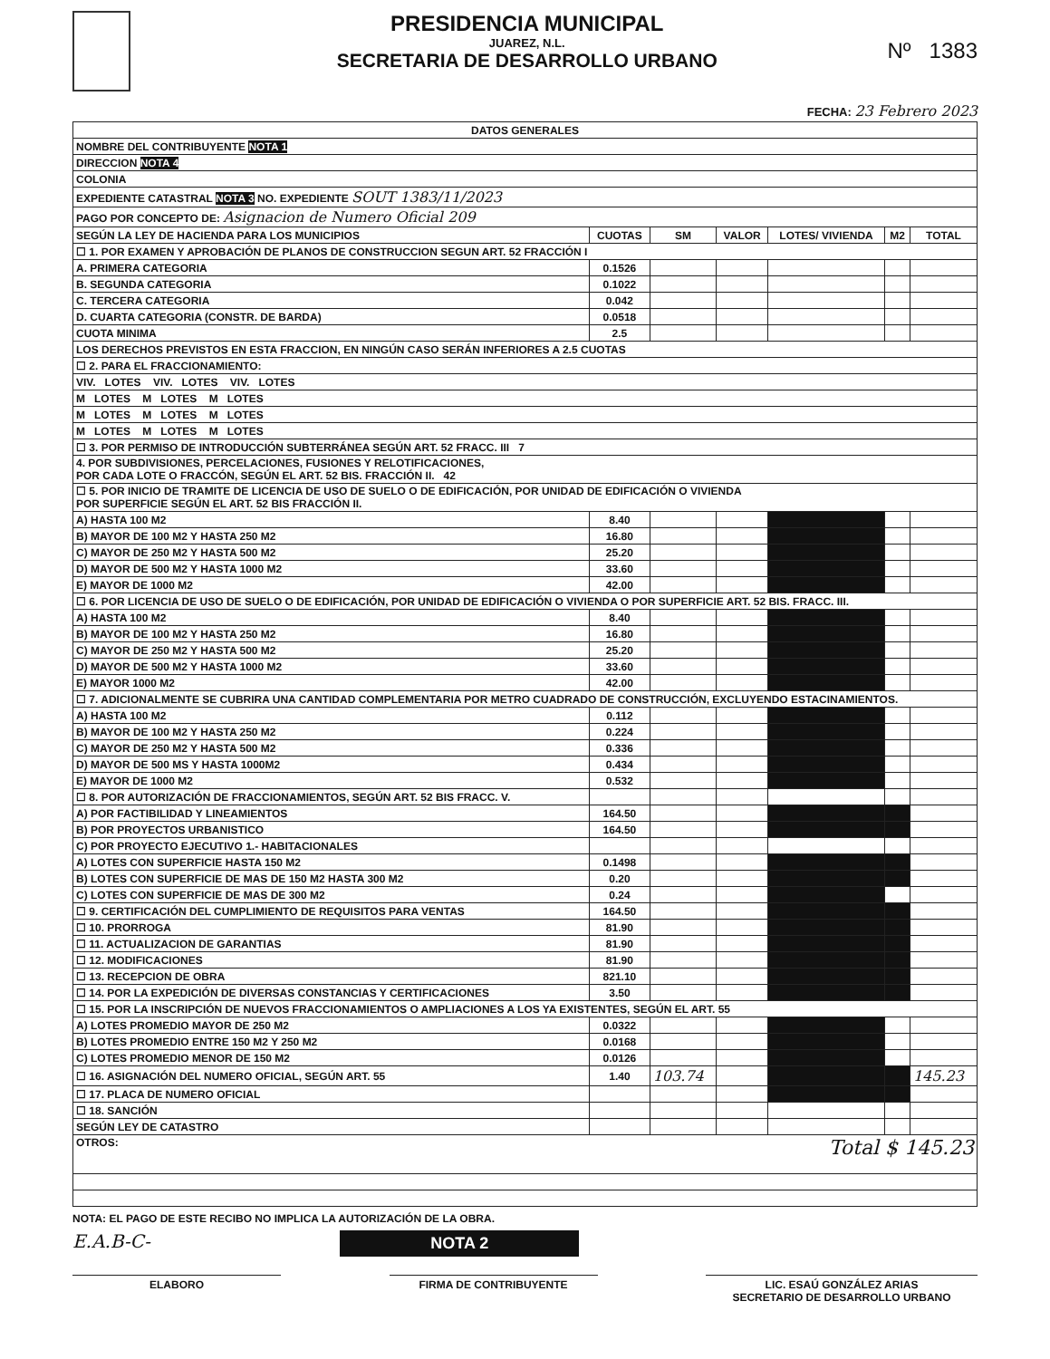PRESIDENCIA MUNICIPAL
JUAREZ, N.L.
SECRETARIA DE DESARROLLO URBANO
Nº 1383
FECHA: 23 Febrero 2023
| DATOS GENERALES | | | | | | |
| --- | --- | --- | --- | --- | --- | --- |
| NOMBRE DEL CONTRIBUYENTE NOTA 1 | | | | | | |
| DIRECCION NOTA 4 | | | | | | |
| COLONIA | | | | | | |
| EXPEDIENTE CATASTRAL NOTA 3 NO. EXPEDIENTE SOUT 1383/11/2023 | | | | | | |
| PAGO POR CONCEPTO DE: Asignacion de Numero Oficial 209 | | | | | | |
| SEGÚN LA LEY DE HACIENDA PARA LOS MUNICIPIOS | CUOTAS | SM | VALOR | LOTES/ VIVIENDA | M2 | TOTAL |
| ☐ 1. POR EXAMEN Y APROBACIÓN DE PLANOS DE CONSTRUCCION SEGUN ART. 52 FRACCIÓN I | | | | | | |
| A. PRIMERA CATEGORIA | 0.1526 | | | | | |
| B. SEGUNDA CATEGORIA | 0.1022 | | | | | |
| C. TERCERA CATEGORIA | 0.042 | | | | | |
| D. CUARTA CATEGORIA (CONSTR. DE BARDA) | 0.0518 | | | | | |
| CUOTA MINIMA | 2.5 | | | | | |
| LOS DERECHOS PREVISTOS EN ESTA FRACCION, EN NINGÚN CASO SERÁN INFERIORES A 2.5 CUOTAS | | | | | | |
| ☐ 2. PARA EL FRACCIONAMIENTO: | | | | | | |
| VIV. LOTES VIV. LOTES VIV. LOTES | | | | | | |
| M LOTES M LOTES M LOTES | | | | | | |
| M LOTES M LOTES M LOTES | | | | | | |
| M LOTES M LOTES M LOTES | | | | | | |
| ☐ 3. POR PERMISO DE INTRODUCCIÓN SUBTERRÁNEA SEGÚN ART. 52 FRACC. III 7 | | | | | | |
| 4. POR SUBDIVISIONES, PERCELACIONES, FUSIONES Y RELOTIFICACIONES, POR CADA LOTE O FRACCÓN, SEGÚN EL ART. 52 BIS. FRACCIÓN II. 42 | | | | | | |
| ☐ 5. POR INICIO DE TRAMITE DE LICENCIA DE USO DE SUELO O DE EDIFICACIÓN, POR UNIDAD DE EDIFICACIÓN O VIVIENDA POR SUPERFICIE SEGÚN EL ART. 52 BIS FRACCIÓN II. | | | | | | |
| A) HASTA 100 M2 | 8.40 | | | | | |
| B) MAYOR DE 100 M2 Y HASTA 250 M2 | 16.80 | | | | | |
| C) MAYOR DE 250 M2 Y HASTA 500 M2 | 25.20 | | | | | |
| D) MAYOR DE 500 M2 Y HASTA 1000 M2 | 33.60 | | | | | |
| E) MAYOR DE 1000 M2 | 42.00 | | | | | |
| ☐ 6. POR LICENCIA DE USO DE SUELO O DE EDIFICACIÓN, POR UNIDAD DE EDIFICACIÓN O VIVIENDA O POR SUPERFICIE ART. 52 BIS. FRACC. III. | | | | | | |
| A) HASTA 100 M2 | 8.40 | | | | | |
| B) MAYOR DE 100 M2 Y HASTA 250 M2 | 16.80 | | | | | |
| C) MAYOR DE 250 M2 Y HASTA 500 M2 | 25.20 | | | | | |
| D) MAYOR DE 500 M2 Y HASTA 1000 M2 | 33.60 | | | | | |
| E) MAYOR 1000 M2 | 42.00 | | | | | |
| ☐ 7. ADICIONALMENTE SE CUBRIRA UNA CANTIDAD COMPLEMENTARIA POR METRO CUADRADO DE CONSTRUCCIÓN, EXCLUYENDO ESTACINAMIENTOS. | | | | | | |
| A) HASTA 100 M2 | 0.112 | | | | | |
| B) MAYOR DE 100 M2 Y HASTA 250 M2 | 0.224 | | | | | |
| C) MAYOR DE 250 M2 Y HASTA 500 M2 | 0.336 | | | | | |
| D) MAYOR DE 500 MS Y HASTA 1000M2 | 0.434 | | | | | |
| E) MAYOR DE 1000 M2 | 0.532 | | | | | |
| ☐ 8. POR AUTORIZACIÓN DE FRACCIONAMIENTOS, SEGÚN ART. 52 BIS FRACC. V. | | | | | | |
| A) POR FACTIBILIDAD Y LINEAMIENTOS | 164.50 | | | | | |
| B) POR PROYECTOS URBANISTICO | 164.50 | | | | | |
| C) POR PROYECTO EJECUTIVO 1.- HABITACIONALES | | | | | | |
| A) LOTES CON SUPERFICIE HASTA 150 M2 | 0.1498 | | | | | |
| B) LOTES CON SUPERFICIE DE MAS DE 150 M2 HASTA 300 M2 | 0.20 | | | | | |
| C) LOTES CON SUPERFICIE DE MAS DE 300 M2 | 0.24 | | | | | |
| ☐ 9. CERTIFICACIÓN DEL CUMPLIMIENTO DE REQUISITOS PARA VENTAS | 164.50 | | | | | |
| ☐ 10. PRORROGA | 81.90 | | | | | |
| ☐ 11. ACTUALIZACION DE GARANTIAS | 81.90 | | | | | |
| ☐ 12. MODIFICACIONES | 81.90 | | | | | |
| ☐ 13. RECEPCION DE OBRA | 821.10 | | | | | |
| ☐ 14. POR LA EXPEDICIÓN DE DIVERSAS CONSTANCIAS Y CERTIFICACIONES | 3.50 | | | | | |
| ☐ 15. POR LA INSCRIPCIÓN DE NUEVOS FRACCIONAMIENTOS O AMPLIACIONES A LOS YA EXISTENTES, SEGÚN EL ART. 55 | | | | | | |
| A) LOTES PROMEDIO MAYOR DE 250 M2 | 0.0322 | | | | | |
| B) LOTES PROMEDIO ENTRE 150 M2 Y 250 M2 | 0.0168 | | | | | |
| C) LOTES PROMEDIO MENOR DE 150 M2 | 0.0126 | | | | | |
| ☐ 16. ASIGNACIÓN DEL NUMERO OFICIAL, SEGÚN ART. 55 | 1.40 | 103.74 | | | | 145.23 |
| ☐ 17. PLACA DE NUMERO OFICIAL | | | | | | |
| ☐ 18. SANCIÓN | | | | | | |
| SEGÚN LEY DE CATASTRO | | | | | | |
| OTROS: Total $ 145.23 | | | | | | |
NOTA: EL PAGO DE ESTE RECIBO NO IMPLICA LA AUTORIZACIÓN DE LA OBRA.
E.A.B-C- NOTA 2
ELABORO FIRMA DE CONTRIBUYENTE LIC. ESAÚ GONZÁLEZ ARIAS
SECRETARIO DE DESARROLLO URBANO